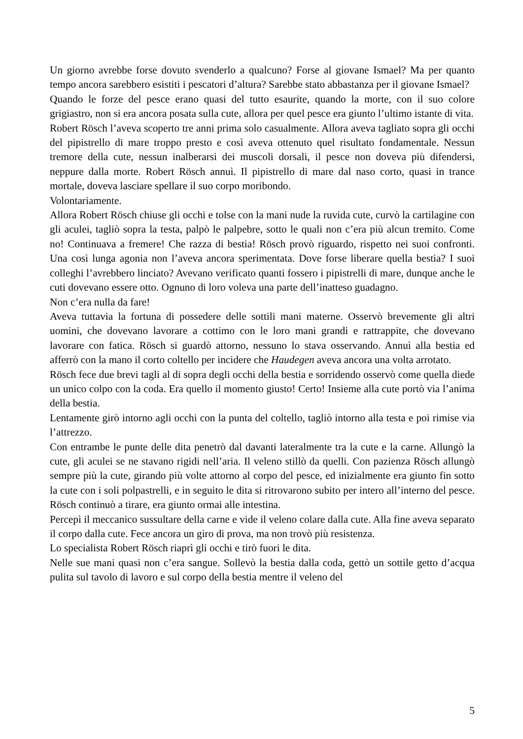Un giorno avrebbe forse dovuto svenderlo a qualcuno? Forse al giovane Ismael? Ma per quanto tempo ancora sarebbero esistiti i pescatori d’altura? Sarebbe stato abbastanza per il giovane Ismael?
Quando le forze del pesce erano quasi del tutto esaurite, quando la morte, con il suo colore grigiastro, non si era ancora posata sulla cute, allora per quel pesce era giunto l’ultimo istante di vita.
Robert Rösch l’aveva scoperto tre anni prima solo casualmente. Allora aveva tagliato sopra gli occhi del pipistrello di mare troppo presto e così aveva ottenuto quel risultato fondamentale. Nessun tremore della cute, nessun inalberarsi dei muscoli dorsali, il pesce non doveva più difendersi, neppure dalla morte. Robert Rösch annuì. Il pipistrello di mare dal naso corto, quasi in trance mortale, doveva lasciare spellare il suo corpo moribondo.
Volontariamente.
Allora Robert Rösch chiuse gli occhi e tolse con la mani nude la ruvida cute, curvò la cartilagine con gli aculei, tagliò sopra la testa, palpò le palpebre, sotto le quali non c’era più alcun tremito. Come no! Continuava a fremere! Che razza di bestia! Rösch provò riguardo, rispetto nei suoi confronti. Una così lunga agonia non l’aveva ancora sperimentata. Dove forse liberare quella bestia? I suoi colleghi l’avrebbero linciato? Avevano verificato quanti fossero i pipistrelli di mare, dunque anche le cuti dovevano essere otto. Ognuno di loro voleva una parte dell’inatteso guadagno.
Non c’era nulla da fare!
Aveva tuttavia la fortuna di possedere delle sottili mani materne. Osservò brevemente gli altri uomini, che dovevano lavorare a cottimo con le loro mani grandi e rattrappite, che dovevano lavorare con fatica. Rösch si guardò attorno, nessuno lo stava osservando. Annuì alla bestia ed afferrò con la mano il corto coltello per incidere che Haudegen aveva ancora una volta arrotato.
Rösch fece due brevi tagli al di sopra degli occhi della bestia e sorridendo osservò come quella diede un unico colpo con la coda. Era quello il momento giusto! Certo! Insieme alla cute portò via l’anima della bestia.
Lentamente girò intorno agli occhi con la punta del coltello, tagliò intorno alla testa e poi rimise via l’attrezzo.
Con entrambe le punte delle dita penetrò dal davanti lateralmente tra la cute e la carne. Allungò la cute, gli aculei se ne stavano rigidi nell’aria. Il veleno stillò da quelli. Con pazienza Rösch allungò sempre più la cute, girando più volte attorno al corpo del pesce, ed inizialmente era giunto fin sotto la cute con i soli polpastrelli, e in seguito le dita si ritrovarono subito per intero all’interno del pesce. Rösch continuò a tirare, era giunto ormai alle intestina.
Percepì il meccanico sussultare della carne e vide il veleno colare dalla cute. Alla fine aveva separato il corpo dalla cute. Fece ancora un giro di prova, ma non trovò più resistenza.
Lo specialista Robert Rösch riaprì gli occhi e tirò fuori le dita.
Nelle sue mani quasi non c’era sangue. Sollevò la bestia dalla coda, gettò un sottile getto d’acqua pulita sul tavolo di lavoro e sul corpo della bestia mentre il veleno del
5